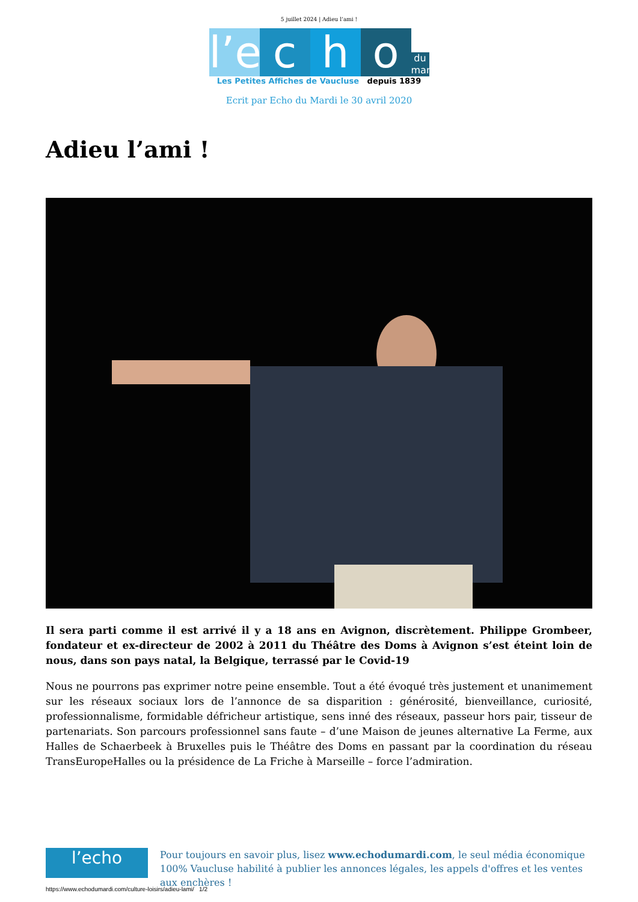5 juillet 2024 | Adieu l’ami !
l’e c h o du mardi
Les Petites Affiches de Vaucluse depuis 1839
Ecrit par Echo du Mardi le 30 avril 2020
Adieu l’ami !
Il sera parti comme il est arrivé il y a 18 ans en Avignon, discrètement. Philippe Grombeer, fondateur et ex-directeur de 2002 à 2011 du Théâtre des Doms à Avignon s’est éteint loin de nous, dans son pays natal, la Belgique, terrassé par le Covid-19
Nous ne pourrons pas exprimer notre peine ensemble. Tout a été évoqué très justement et unanimement sur les réseaux sociaux lors de l’annonce de sa disparition : générosité, bienveillance, curiosité, professionnalisme, formidable défricheur artistique, sens inné des réseaux, passeur hors pair, tisseur de partenariats. Son parcours professionnel sans faute – d’une Maison de jeunes alternative La Ferme, aux Halles de Schaerbeek à Bruxelles puis le Théâtre des Doms en passant par la coordination du réseau TransEuropeHalles ou la présidence de La Friche à Marseille – force l’admiration.
l’echo
Pour toujours en savoir plus, lisez www.echodumardi.com, le seul média économique 100% Vaucluse habilité à publier les annonces légales, les appels d'offres et les ventes aux enchères !
https://www.echodumardi.com/culture-loisirs/adieu-lami/ 1/2